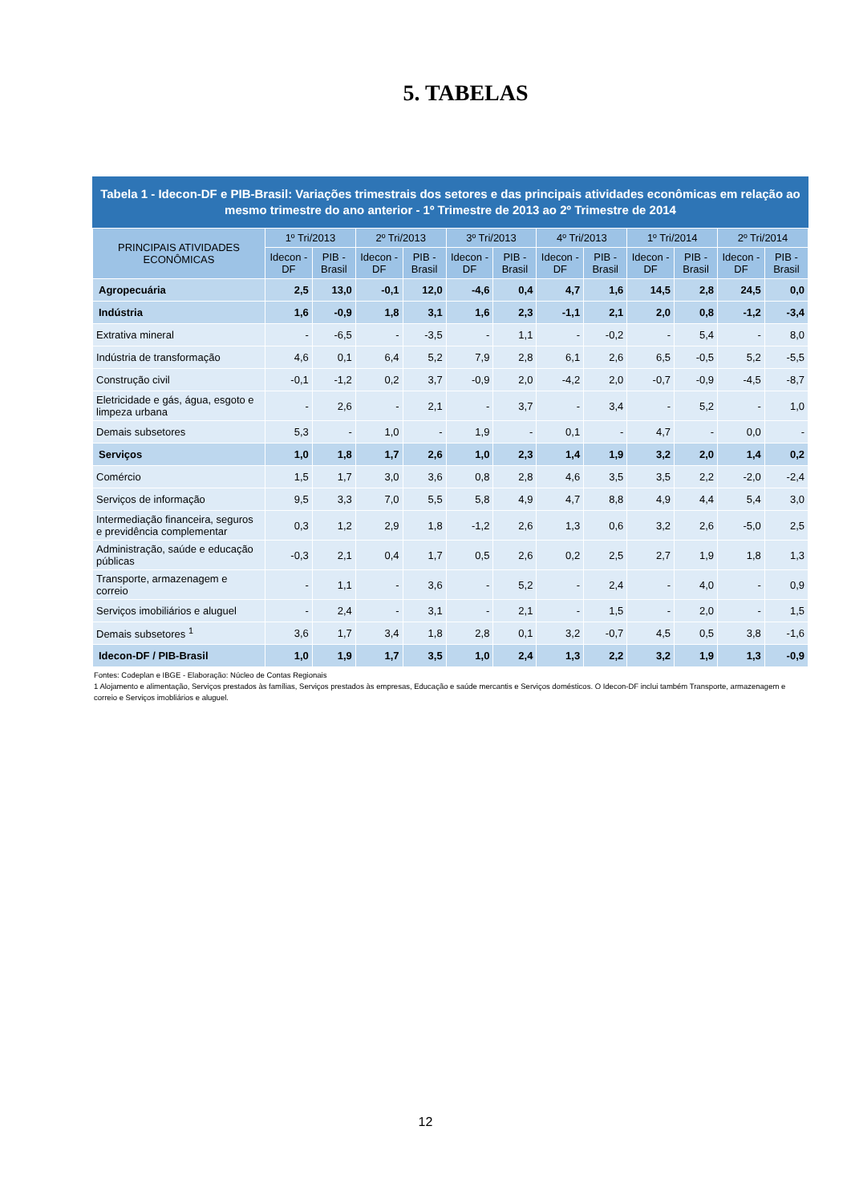5. TABELAS
Tabela 1 - Idecon-DF e PIB-Brasil: Variações trimestrais dos setores e das principais atividades econômicas em relação ao mesmo trimestre do ano anterior - 1º Trimestre de 2013 ao 2º Trimestre de 2014
| PRINCIPAIS ATIVIDADES ECONÔMICAS | 1º Tri/2013 | | 2º Tri/2013 | | 3º Tri/2013 | | 4º Tri/2013 | | 1º Tri/2014 | | 2º Tri/2014 | |
| --- | --- | --- | --- | --- | --- | --- | --- | --- | --- | --- | --- | --- |
| | Idecon - DF | PIB - Brasil | Idecon - DF | PIB - Brasil | Idecon - DF | PIB - Brasil | Idecon - DF | PIB - Brasil | Idecon - DF | PIB - Brasil | Idecon - DF | PIB - Brasil |
| Agropecuária | 2,5 | 13,0 | -0,1 | 12,0 | -4,6 | 0,4 | 4,7 | 1,6 | 14,5 | 2,8 | 24,5 | 0,0 |
| Indústria | 1,6 | -0,9 | 1,8 | 3,1 | 1,6 | 2,3 | -1,1 | 2,1 | 2,0 | 0,8 | -1,2 | -3,4 |
| Extrativa mineral | - | -6,5 | - | -3,5 | - | 1,1 | - | -0,2 | - | 5,4 | - | 8,0 |
| Indústria de transformação | 4,6 | 0,1 | 6,4 | 5,2 | 7,9 | 2,8 | 6,1 | 2,6 | 6,5 | -0,5 | 5,2 | -5,5 |
| Construção civil | -0,1 | -1,2 | 0,2 | 3,7 | -0,9 | 2,0 | -4,2 | 2,0 | -0,7 | -0,9 | -4,5 | -8,7 |
| Eletricidade e gás, água, esgoto e limpeza urbana | - | 2,6 | - | 2,1 | - | 3,7 | - | 3,4 | - | 5,2 | - | 1,0 |
| Demais subsetores | 5,3 | - | 1,0 | - | 1,9 | - | 0,1 | - | 4,7 | - | 0,0 | - |
| Serviços | 1,0 | 1,8 | 1,7 | 2,6 | 1,0 | 2,3 | 1,4 | 1,9 | 3,2 | 2,0 | 1,4 | 0,2 |
| Comércio | 1,5 | 1,7 | 3,0 | 3,6 | 0,8 | 2,8 | 4,6 | 3,5 | 3,5 | 2,2 | -2,0 | -2,4 |
| Serviços de informação | 9,5 | 3,3 | 7,0 | 5,5 | 5,8 | 4,9 | 4,7 | 8,8 | 4,9 | 4,4 | 5,4 | 3,0 |
| Intermediação financeira, seguros e previdência complementar | 0,3 | 1,2 | 2,9 | 1,8 | -1,2 | 2,6 | 1,3 | 0,6 | 3,2 | 2,6 | -5,0 | 2,5 |
| Administração, saúde e educação públicas | -0,3 | 2,1 | 0,4 | 1,7 | 0,5 | 2,6 | 0,2 | 2,5 | 2,7 | 1,9 | 1,8 | 1,3 |
| Transporte, armazenagem e correio | - | 1,1 | - | 3,6 | - | 5,2 | - | 2,4 | - | 4,0 | - | 0,9 |
| Serviços imobiliários e aluguel | - | 2,4 | - | 3,1 | - | 2,1 | - | 1,5 | - | 2,0 | - | 1,5 |
| Demais subsetores <sup>1</sup> | 3,6 | 1,7 | 3,4 | 1,8 | 2,8 | 0,1 | 3,2 | -0,7 | 4,5 | 0,5 | 3,8 | -1,6 |
| Idecon-DF / PIB-Brasil | 1,0 | 1,9 | 1,7 | 3,5 | 1,0 | 2,4 | 1,3 | 2,2 | 3,2 | 1,9 | 1,3 | -0,9 |
Fontes: Codeplan e IBGE - Elaboração: Núcleo de Contas Regionais
1 Alojamento e alimentação, Serviços prestados às famílias, Serviços prestados às empresas, Educação e saúde mercantis e Serviços domésticos. O Idecon-DF inclui também Transporte, armazenagem e correio e Serviços imobliários e aluguel.
12